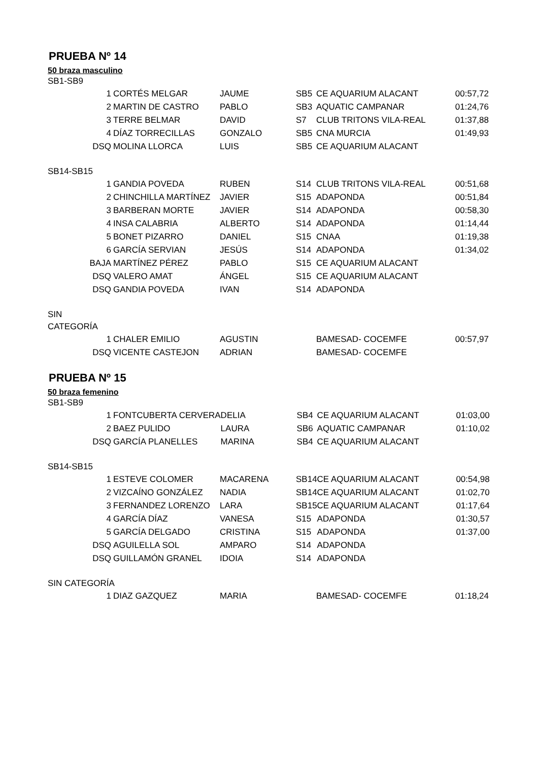PRUEBA Nº 14
50 braza masculino
SB1-SB9
| 1 | CORTÉS MELGAR | JAUME | SB5 | CE AQUARIUM ALACANT | 00:57,72 |
| 2 | MARTIN DE CASTRO | PABLO | SB3 | AQUATIC CAMPANAR | 01:24,76 |
| 3 | TERRE BELMAR | DAVID | S7 | CLUB TRITONS VILA-REAL | 01:37,88 |
| 4 | DÍAZ TORRECILLAS | GONZALO | SB5 | CNA MURCIA | 01:49,93 |
| DSQ | MOLINA LLORCA | LUIS | SB5 | CE AQUARIUM ALACANT | |
SB14-SB15
| 1 | GANDIA POVEDA | RUBEN | S14 | CLUB TRITONS VILA-REAL | 00:51,68 |
| 2 | CHINCHILLA MARTÍNEZ | JAVIER | S15 | ADAPONDA | 00:51,84 |
| 3 | BARBERAN MORTE | JAVIER | S14 | ADAPONDA | 00:58,30 |
| 4 | INSA CALABRIA | ALBERTO | S14 | ADAPONDA | 01:14,44 |
| 5 | BONET PIZARRO | DANIEL | S15 | CNAA | 01:19,38 |
| 6 | GARCÍA SERVIAN | JESÚS | S14 | ADAPONDA | 01:34,02 |
| BAJA | MARTÍNEZ PÉREZ | PABLO | S15 | CE AQUARIUM ALACANT | |
| DSQ | VALERO AMAT | ÁNGEL | S15 | CE AQUARIUM ALACANT | |
| DSQ | GANDIA POVEDA | IVAN | S14 | ADAPONDA | |
SIN
CATEGORÍA
| 1 | CHALER EMILIO | AGUSTIN | | BAMESAD- COCEMFE | 00:57,97 |
| DSQ | VICENTE CASTEJON | ADRIAN | | BAMESAD- COCEMFE | |
PRUEBA Nº 15
50 braza femenino
SB1-SB9
| 1 | FONTCUBERTA CERVERA | DELIA | SB4 | CE AQUARIUM ALACANT | 01:03,00 |
| 2 | BAEZ PULIDO | LAURA | SB6 | AQUATIC CAMPANAR | 01:10,02 |
| DSQ | GARCÍA PLANELLES | MARINA | SB4 | CE AQUARIUM ALACANT | |
SB14-SB15
| 1 | ESTEVE COLOMER | MACARENA | SB14 | CE AQUARIUM ALACANT | 00:54,98 |
| 2 | VIZCAÍNO GONZÁLEZ | NADIA | SB14 | CE AQUARIUM ALACANT | 01:02,70 |
| 3 | FERNANDEZ LORENZO | LARA | SB15 | CE AQUARIUM ALACANT | 01:17,64 |
| 4 | GARCÍA DÍAZ | VANESA | S15 | ADAPONDA | 01:30,57 |
| 5 | GARCÍA DELGADO | CRISTINA | S15 | ADAPONDA | 01:37,00 |
| DSQ | AGUILELLA SOL | AMPARO | S14 | ADAPONDA | |
| DSQ | GUILLAMÓN GRANEL | IDOIA | S14 | ADAPONDA | |
SIN CATEGORÍA
| 1 | DIAZ GAZQUEZ | MARIA | | BAMESAD- COCEMFE | 01:18,24 |